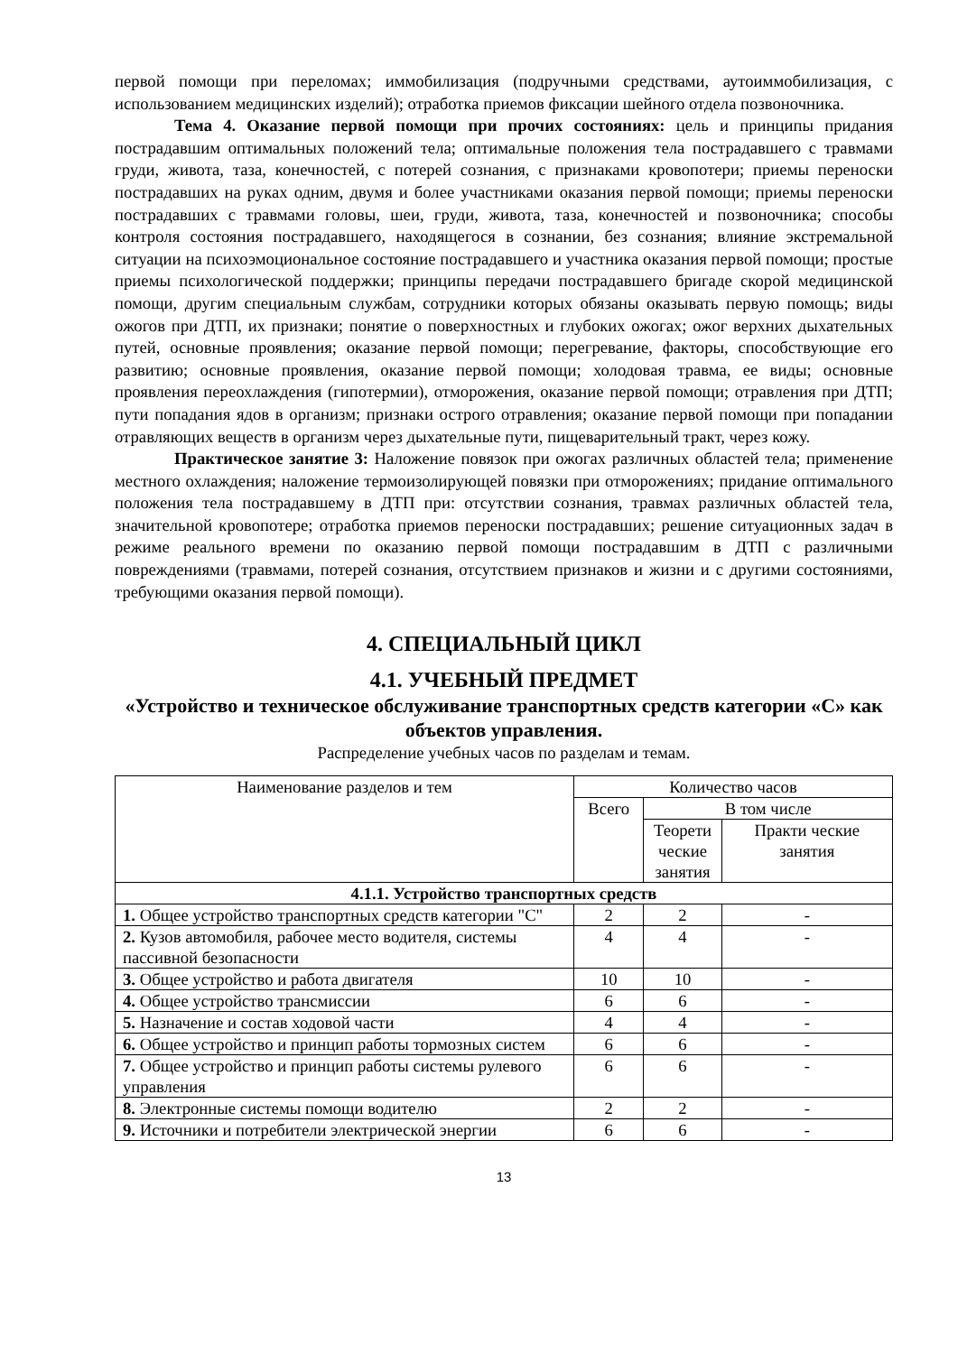первой помощи при переломах; иммобилизация (подручными средствами, аутоиммобилизация, с использованием медицинских изделий); отработка приемов фиксации шейного отдела позвоночника.
Тема 4. Оказание первой помощи при прочих состояниях: цель и принципы придания пострадавшим оптимальных положений тела; оптимальные положения тела пострадавшего с травмами груди, живота, таза, конечностей, с потерей сознания, с признаками кровопотери; приемы переноски пострадавших на руках одним, двумя и более участниками оказания первой помощи; приемы переноски пострадавших с травмами головы, шеи, груди, живота, таза, конечностей и позвоночника; способы контроля состояния пострадавшего, находящегося в сознании, без сознания; влияние экстремальной ситуации на психоэмоциональное состояние пострадавшего и участника оказания первой помощи; простые приемы психологической поддержки; принципы передачи пострадавшего бригаде скорой медицинской помощи, другим специальным службам, сотрудники которых обязаны оказывать первую помощь; виды ожогов при ДТП, их признаки; понятие о поверхностных и глубоких ожогах; ожог верхних дыхательных путей, основные проявления; оказание первой помощи; перегревание, факторы, способствующие его развитию; основные проявления, оказание первой помощи; холодовая травма, ее виды; основные проявления переохлаждения (гипотермии), отморожения, оказание первой помощи; отравления при ДТП; пути попадания ядов в организм; признаки острого отравления; оказание первой помощи при попадании отравляющих веществ в организм через дыхательные пути, пищеварительный тракт, через кожу.
Практическое занятие 3: Наложение повязок при ожогах различных областей тела; применение местного охлаждения; наложение термоизолирующей повязки при отморожениях; придание оптимального положения тела пострадавшему в ДТП при: отсутствии сознания, травмах различных областей тела, значительной кровопотере; отработка приемов переноски пострадавших; решение ситуационных задач в режиме реального времени по оказанию первой помощи пострадавшим в ДТП с различными повреждениями (травмами, потерей сознания, отсутствием признаков и жизни и с другими состояниями, требующими оказания первой помощи).
4. СПЕЦИАЛЬНЫЙ ЦИКЛ
4.1. УЧЕБНЫЙ ПРЕДМЕТ
«Устройство и техническое обслуживание транспортных средств категории «С» как объектов управления.
Распределение учебных часов по разделам и темам.
| Наименование разделов и тем | Количество часов | | |
| --- | --- | --- | --- |
| | Всего | В том числе | |
| | | Теорети ческие занятия | Практи ческие занятия |
| 4.1.1. Устройство транспортных средств | | | |
| 1. Общее устройство транспортных средств категории "С" | 2 | 2 | - |
| 2. Кузов автомобиля, рабочее место водителя, системы пассивной безопасности | 4 | 4 | - |
| 3. Общее устройство и работа двигателя | 10 | 10 | - |
| 4. Общее устройство трансмиссии | 6 | 6 | - |
| 5. Назначение и состав ходовой части | 4 | 4 | - |
| 6. Общее устройство и принцип работы тормозных систем | 6 | 6 | - |
| 7. Общее устройство и принцип работы системы рулевого управления | 6 | 6 | - |
| 8. Электронные системы помощи водителю | 2 | 2 | - |
| 9. Источники и потребители электрической энергии | 6 | 6 | - |
13